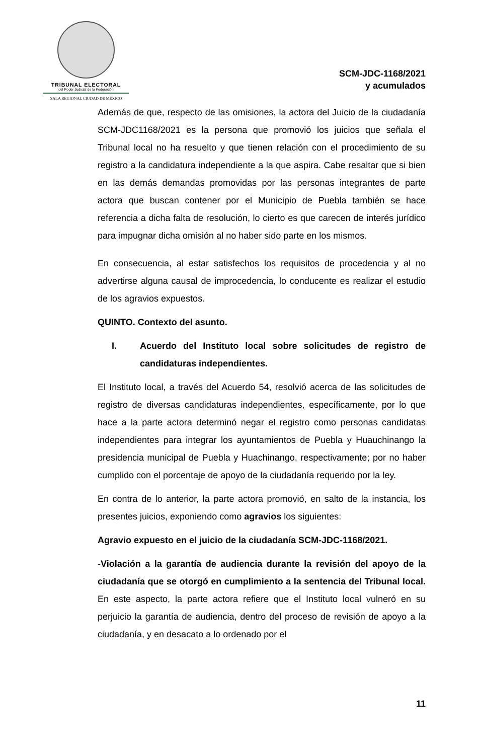TRIBUNAL ELECTORAL
del Poder Judicial de la Federación
SALA REGIONAL CIUDAD DE MÉXICO
SCM-JDC-1168/2021
y acumulados
Además de que, respecto de las omisiones, la actora del Juicio de la ciudadanía SCM-JDC1168/2021 es la persona que promovió los juicios que señala el Tribunal local no ha resuelto y que tienen relación con el procedimiento de su registro a la candidatura independiente a la que aspira. Cabe resaltar que si bien en las demás demandas promovidas por las personas integrantes de parte actora que buscan contener por el Municipio de Puebla también se hace referencia a dicha falta de resolución, lo cierto es que carecen de interés jurídico para impugnar dicha omisión al no haber sido parte en los mismos.
En consecuencia, al estar satisfechos los requisitos de procedencia y al no advertirse alguna causal de improcedencia, lo conducente es realizar el estudio de los agravios expuestos.
QUINTO. Contexto del asunto.
I. Acuerdo del Instituto local sobre solicitudes de registro de candidaturas independientes.
El Instituto local, a través del Acuerdo 54, resolvió acerca de las solicitudes de registro de diversas candidaturas independientes, específicamente, por lo que hace a la parte actora determinó negar el registro como personas candidatas independientes para integrar los ayuntamientos de Puebla y Huauchinango la presidencia municipal de Puebla y Huachinango, respectivamente; por no haber cumplido con el porcentaje de apoyo de la ciudadanía requerido por la ley.
En contra de lo anterior, la parte actora promovió, en salto de la instancia, los presentes juicios, exponiendo como agravios los siguientes:
Agravio expuesto en el juicio de la ciudadanía SCM-JDC-1168/2021.
-Violación a la garantía de audiencia durante la revisión del apoyo de la ciudadanía que se otorgó en cumplimiento a la sentencia del Tribunal local. En este aspecto, la parte actora refiere que el Instituto local vulneró en su perjuicio la garantía de audiencia, dentro del proceso de revisión de apoyo a la ciudadanía, y en desacato a lo ordenado por el
11